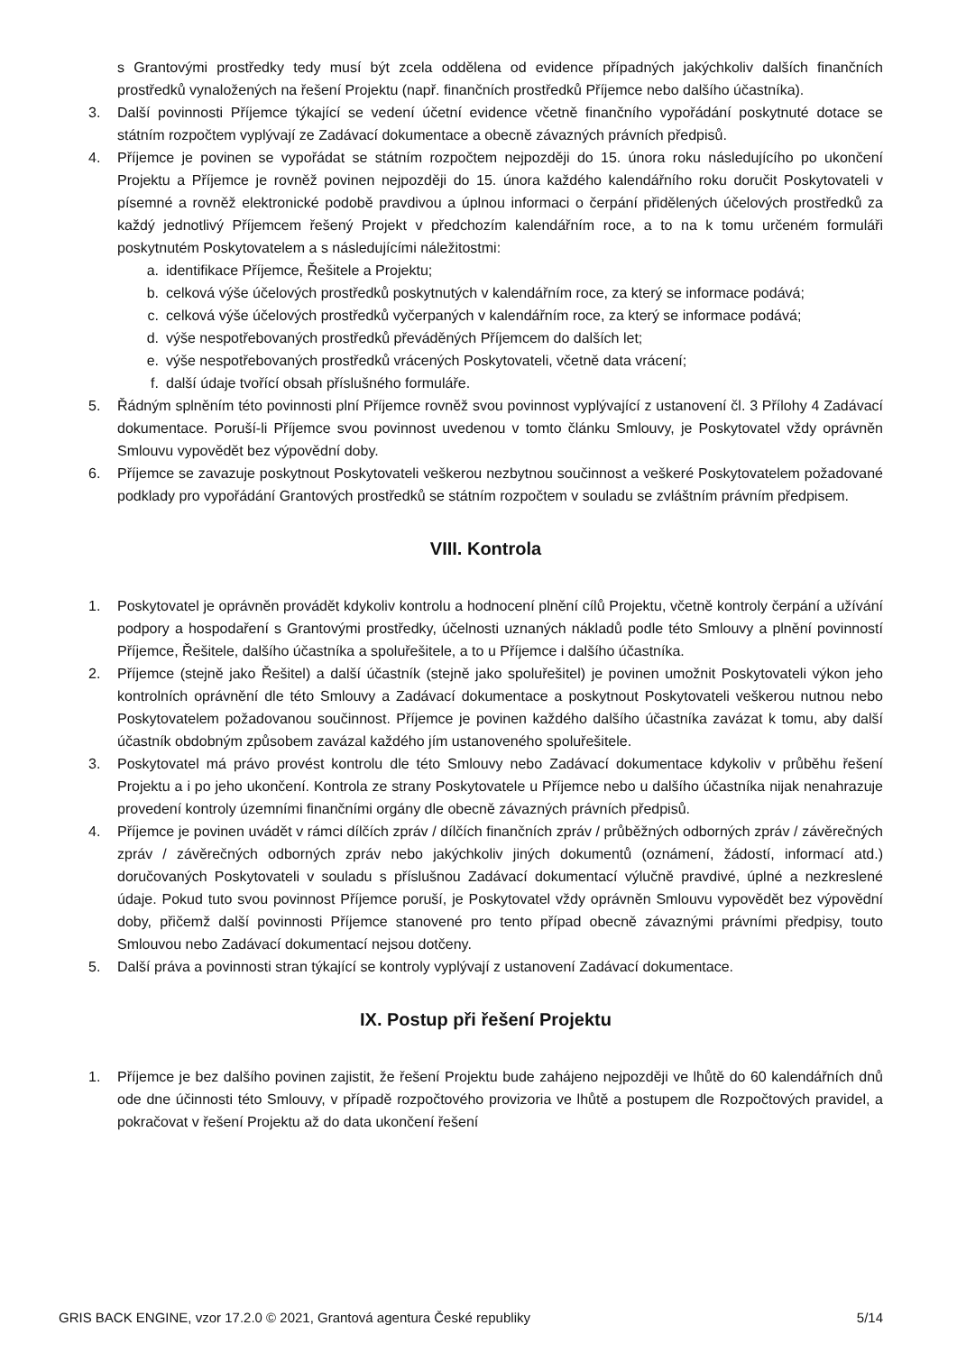s Grantovými prostředky tedy musí být zcela oddělena od evidence případných jakýchkoliv dalších finančních prostředků vynaložených na řešení Projektu (např. finančních prostředků Příjemce nebo dalšího účastníka).
3. Další povinnosti Příjemce týkající se vedení účetní evidence včetně finančního vypořádání poskytnuté dotace se státním rozpočtem vyplývají ze Zadávací dokumentace a obecně závazných právních předpisů.
4. Příjemce je povinen se vypořádat se státním rozpočtem nejpozději do 15. února roku následujícího po ukončení Projektu a Příjemce je rovněž povinen nejpozději do 15. února každého kalendářního roku doručit Poskytovateli v písemné a rovněž elektronické podobě pravdivou a úplnou informaci o čerpání přidělených účelových prostředků za každý jednotlivý Příjemcem řešený Projekt v předchozím kalendářním roce, a to na k tomu určeném formuláři poskytnutém Poskytovatelem a s následujícími náležitostmi:
a. identifikace Příjemce, Řešitele a Projektu;
b. celková výše účelových prostředků poskytnutých v kalendářním roce, za který se informace podává;
c. celková výše účelových prostředků vyčerpaných v kalendářním roce, za který se informace podává;
d. výše nespotřebovaných prostředků převáděných Příjemcem do dalších let;
e. výše nespotřebovaných prostředků vrácených Poskytovateli, včetně data vrácení;
f. další údaje tvořící obsah příslušného formuláře.
5. Řádným splněním této povinnosti plní Příjemce rovněž svou povinnost vyplývající z ustanovení čl. 3 Přílohy 4 Zadávací dokumentace. Poruší-li Příjemce svou povinnost uvedenou v tomto článku Smlouvy, je Poskytovatel vždy oprávněn Smlouvu vypovědět bez výpovědní doby.
6. Příjemce se zavazuje poskytnout Poskytovateli veškerou nezbytnou součinnost a veškeré Poskytovatelem požadované podklady pro vypořádání Grantových prostředků se státním rozpočtem v souladu se zvláštním právním předpisem.
VIII. Kontrola
1. Poskytovatel je oprávněn provádět kdykoliv kontrolu a hodnocení plnění cílů Projektu, včetně kontroly čerpání a užívání podpory a hospodaření s Grantovými prostředky, účelnosti uznaných nákladů podle této Smlouvy a plnění povinností Příjemce, Řešitele, dalšího účastníka a spoluřešitele, a to u Příjemce i dalšího účastníka.
2. Příjemce (stejně jako Řešitel) a další účastník (stejně jako spoluřešitel) je povinen umožnit Poskytovateli výkon jeho kontrolních oprávnění dle této Smlouvy a Zadávací dokumentace a poskytnout Poskytovateli veškerou nutnou nebo Poskytovatelem požadovanou součinnost. Příjemce je povinen každého dalšího účastníka zavázat k tomu, aby další účastník obdobným způsobem zavázal každého jím ustanoveného spoluřešitele.
3. Poskytovatel má právo provést kontrolu dle této Smlouvy nebo Zadávací dokumentace kdykoliv v průběhu řešení Projektu a i po jeho ukončení. Kontrola ze strany Poskytovatele u Příjemce nebo u dalšího účastníka nijak nenahrazuje provedení kontroly územními finančními orgány dle obecně závazných právních předpisů.
4. Příjemce je povinen uvádět v rámci dílčích zpráv / dílčích finančních zpráv / průběžných odborných zpráv / závěrečných zpráv / závěrečných odborných zpráv nebo jakýchkoliv jiných dokumentů (oznámení, žádostí, informací atd.) doručovaných Poskytovateli v souladu s příslušnou Zadávací dokumentací výlučně pravdivé, úplné a nezkreslené údaje. Pokud tuto svou povinnost Příjemce poruší, je Poskytovatel vždy oprávněn Smlouvu vypovědět bez výpovědní doby, přičemž další povinnosti Příjemce stanovené pro tento případ obecně závaznými právními předpisy, touto Smlouvou nebo Zadávací dokumentací nejsou dotčeny.
5. Další práva a povinnosti stran týkající se kontroly vyplývají z ustanovení Zadávací dokumentace.
IX. Postup při řešení Projektu
1. Příjemce je bez dalšího povinen zajistit, že řešení Projektu bude zahájeno nejpozději ve lhůtě do 60 kalendářních dnů ode dne účinnosti této Smlouvy, v případě rozpočtového provizoria ve lhůtě a postupem dle Rozpočtových pravidel, a pokračovat v řešení Projektu až do data ukončení řešení
GRIS BACK ENGINE, vzor 17.2.0 © 2021, Grantová agentura České republiky 5/14